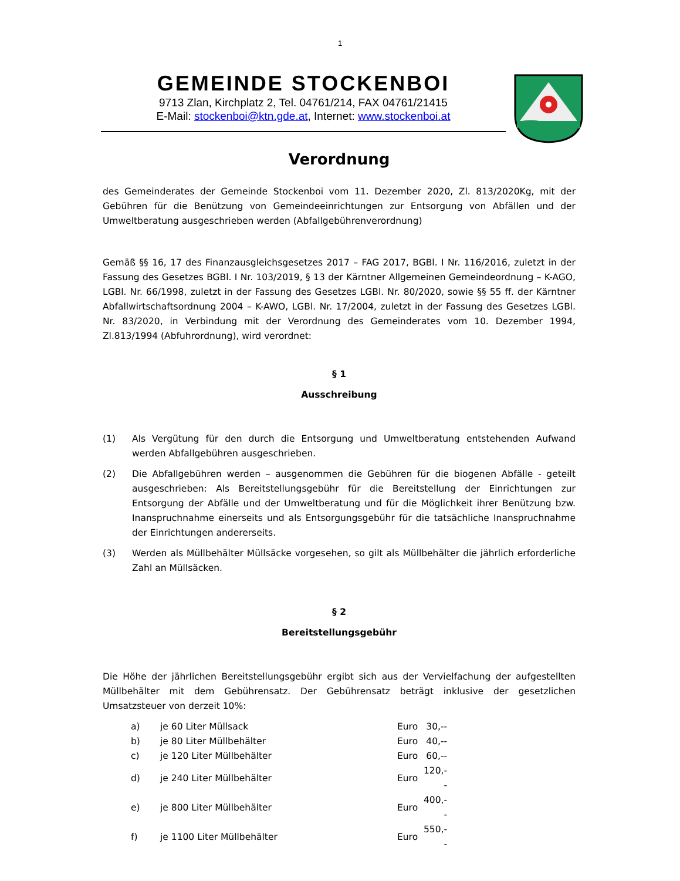1
GEMEINDE STOCKENBOI
9713 Zlan, Kirchplatz 2, Tel. 04761/214, FAX 04761/21415
E-Mail: stockenboi@ktn.gde.at, Internet: www.stockenboi.at
Verordnung
des Gemeinderates der Gemeinde Stockenboi vom 11. Dezember 2020, Zl. 813/2020Kg, mit der Gebühren für die Benützung von Gemeindeeinrichtungen zur Entsorgung von Abfällen und der Umweltberatung ausgeschrieben werden (Abfallgebührenverordnung)
Gemäß §§ 16, 17 des Finanzausgleichsgesetzes 2017 – FAG 2017, BGBl. I Nr. 116/2016, zuletzt in der Fassung des Gesetzes BGBl. I Nr. 103/2019, § 13 der Kärntner Allgemeinen Gemeindeordnung – K-AGO, LGBl. Nr. 66/1998, zuletzt in der Fassung des Gesetzes LGBl. Nr. 80/2020, sowie §§ 55 ff. der Kärntner Abfallwirtschaftsordnung 2004 – K-AWO, LGBl. Nr. 17/2004, zuletzt in der Fassung des Gesetzes LGBl. Nr. 83/2020, in Verbindung mit der Verordnung des Gemeinderates vom 10. Dezember 1994, Zl.813/1994 (Abfuhrordnung), wird verordnet:
§ 1
Ausschreibung
(1) Als Vergütung für den durch die Entsorgung und Umweltberatung entstehenden Aufwand werden Abfallgebühren ausgeschrieben.
(2) Die Abfallgebühren werden – ausgenommen die Gebühren für die biogenen Abfälle - geteilt ausgeschrieben: Als Bereitstellungsgebühr für die Bereitstellung der Einrichtungen zur Entsorgung der Abfälle und der Umweltberatung und für die Möglichkeit ihrer Benützung bzw. Inanspruchnahme einerseits und als Entsorgungsgebühr für die tatsächliche Inanspruchnahme der Einrichtungen andererseits.
(3) Werden als Müllbehälter Müllsäcke vorgesehen, so gilt als Müllbehälter die jährlich erforderliche Zahl an Müllsäcken.
§ 2
Bereitstellungsgebühr
Die Höhe der jährlichen Bereitstellungsgebühr ergibt sich aus der Vervielfachung der aufgestellten Müllbehälter mit dem Gebührensatz. Der Gebührensatz beträgt inklusive der gesetzlichen Umsatzsteuer von derzeit 10%:
| a) | je 60 Liter Müllsack | Euro | 30,-- |
| b) | je 80 Liter Müllbehälter | Euro | 40,-- |
| c) | je 120 Liter Müllbehälter | Euro | 60,-- |
| d) | je 240 Liter Müllbehälter | Euro | 120,-- |
| e) | je 800 Liter Müllbehälter | Euro | 400,-- |
| f) | je 1100 Liter Müllbehälter | Euro | 550,-- |